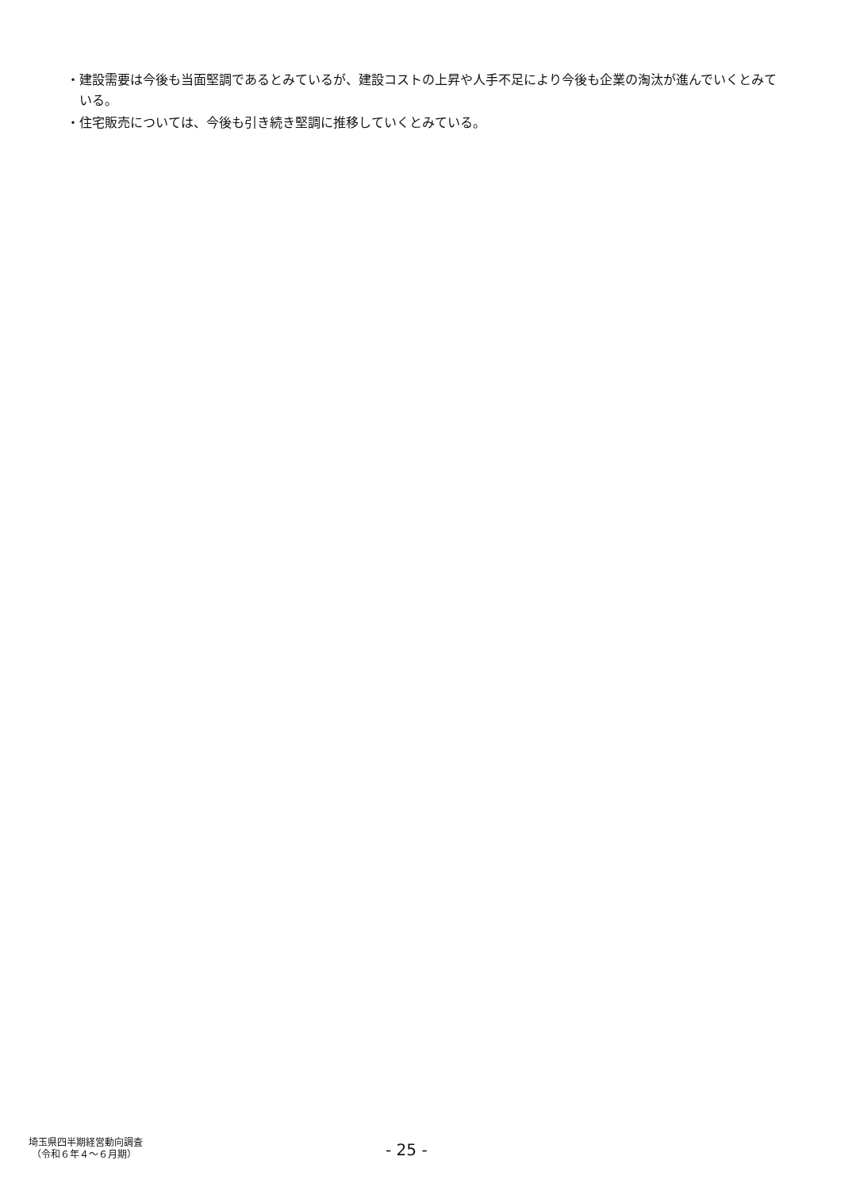・建設需要は今後も当面堅調であるとみているが、建設コストの上昇や人手不足により今後も企業の淘汰が進んでいくとみている。
・住宅販売については、今後も引き続き堅調に推移していくとみている。
埼玉県四半期経営動向調査
（令和６年４～６月期）
- 25 -